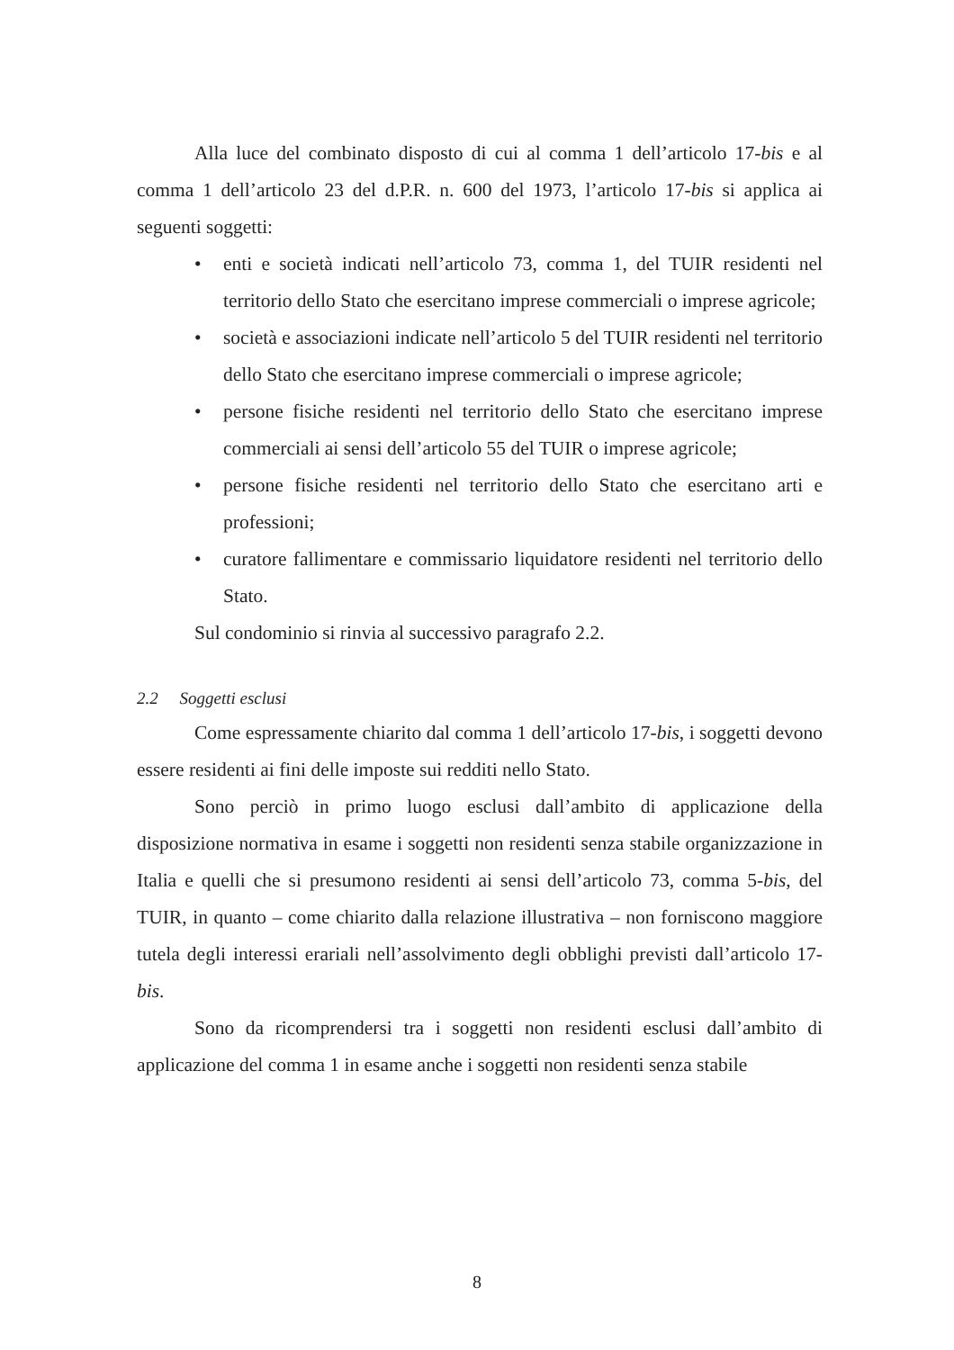Alla luce del combinato disposto di cui al comma 1 dell’articolo 17-bis e al comma 1 dell’articolo 23 del d.P.R. n. 600 del 1973, l’articolo 17-bis si applica ai seguenti soggetti:
• enti e società indicati nell’articolo 73, comma 1, del TUIR residenti nel territorio dello Stato che esercitano imprese commerciali o imprese agricole;
• società e associazioni indicate nell’articolo 5 del TUIR residenti nel territorio dello Stato che esercitano imprese commerciali o imprese agricole;
• persone fisiche residenti nel territorio dello Stato che esercitano imprese commerciali ai sensi dell’articolo 55 del TUIR o imprese agricole;
• persone fisiche residenti nel territorio dello Stato che esercitano arti e professioni;
• curatore fallimentare e commissario liquidatore residenti nel territorio dello Stato.
Sul condominio si rinvia al successivo paragrafo 2.2.
2.2 Soggetti esclusi
Come espressamente chiarito dal comma 1 dell’articolo 17-bis, i soggetti devono essere residenti ai fini delle imposte sui redditi nello Stato.
Sono perciò in primo luogo esclusi dall’ambito di applicazione della disposizione normativa in esame i soggetti non residenti senza stabile organizzazione in Italia e quelli che si presumono residenti ai sensi dell’articolo 73, comma 5-bis, del TUIR, in quanto – come chiarito dalla relazione illustrativa – non forniscono maggiore tutela degli interessi erariali nell’assolvimento degli obblighi previsti dall’articolo 17-bis.
Sono da ricomprendersi tra i soggetti non residenti esclusi dall’ambito di applicazione del comma 1 in esame anche i soggetti non residenti senza stabile
8